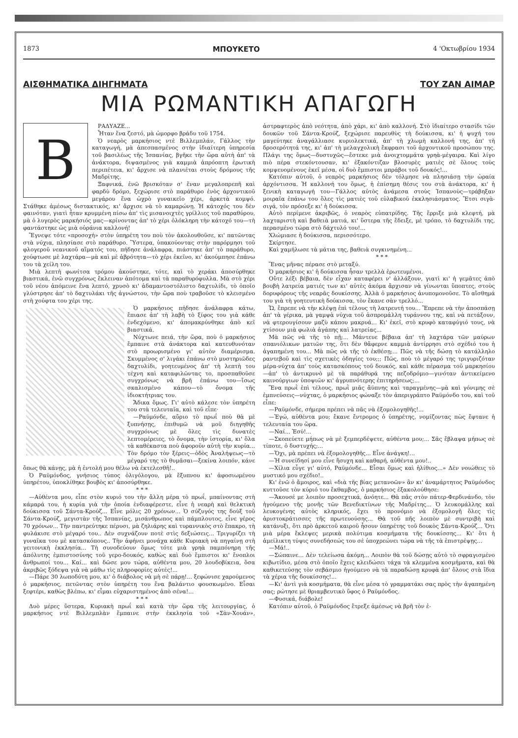1873 ΜΠΟΥΚΕΤΟ 4 'Οκτωβρίου 1934
ΑΙΣΘΗΜΑΤΙΚΑ ΔΙΗΓΗΜΑΤΑ ΤΟΥ ΖΑΝ ΑΙΜΑΡ
ΜΙΑ ΡΩΜΑΝΤΙΚΗ ΑΠΑΓΩΓΗ
B
ΡΑΔΥΑΖΕ...
Ἦταν ἕνα ζεστό, μὰ ὡμορφο βράδυ τοῦ 1754.
Ὁ νεαρὸς μαρκήσιος ντὲ Βιλλεμπλάν, Γάλλος τὴν καταγωγή, μὰ ἀπεσπασμένος στὴν ἰδιαίτερη ὑπηρεσία τοῦ βασιλέως τῆς Ἱσπανίας, βγῆκε τὴν ὥρα αὐτὴ ἀπ' τὰ ἀνάκτορα, διψασμένος γιὰ καμμιὰ ἀπρόοπτη ἐρωτικὴ περιπέτεια, κι' ἄρχισε νὰ πλανιέται στοὺς δρόμους τῆς Μαδρίτης.
Ξαφνικά, ἐνῶ βρισκόταν σ' ἕναν μεγαλοπρεπῆ καὶ φαρδὺ δρόμο, ξεχώρισε στὸ παράθυρο ἑνὸς ἀρχοντικοῦ μεγάρου ἕνα ὠχρὸ γυναικεῖο χέρι, ἀρκετὰ κομψό. Στάθηκε ἀμέσως διστακτικός, κι' ἄρχισε νὰ τὸ καμαρώνῃ. Ἡ κάτοχός του δὲν φαινόταν, γιατὶ ἦταν κρυμμένη πίσω ἀπ' τὶς μισανοιχτὲς γρίλλιες τοῦ παραθύρου, μὰ ὁ λυγερὸς μαρκήσιός μας—κρίνοντας ἀπ' τὸ χέρι ὁλόκληρη τὴν κάτοχό του—τὴ φαντάστηκε ὡς μιὰ οὐράνια καλλονή!
Ἔγνεψε τότε «προσοχή» στὸν ὑπηρέτη του ποὺ τὸν ἀκολουθοῦσε, κι' πατῶντας στὰ νύχια, πλησίασε στὸ παράθυρο. Ὕστερα, ὑπακούοντας στὴν παρόρμησι τοῦ φλογεροῦ νεανικοῦ αἵματός του, πήδησε ἀνάλαφρα, πιάστηκε ἀπ' τὸ παράθυρο, χούφτωσε μὲ λαχτάρα—μὰ καὶ μὲ ἀβρότητα—τὸ χέρι ἐκεῖνο, κι' ἀκούμπησε ἐπάνω του τὰ χείλη του.
Μιὰ λεπτὴ φωνίτσα τρόμου ἀκούστηκε, τότε, καὶ τὸ χεράκι ἀποσύρθηκε βιαστικά, ἐνῶ συγχρόνως ἔκλειναν ἀπότομα καὶ τὰ παραθυρόφυλλα. Μὰ στὸ χέρι τοῦ νέου ἀπόμεινε ἕνα λεπτό, χρυσὸ κι' ἀδαμαντοστόλιστο δαχτυλίδι, τὸ ὁποῖο γλύστρησε ἀπ' τὸ δαχτυλάκι τῆς ἀγνώστου, τὴν ὥρα ποὺ τραβοῦσε τὸ κλεισμένο στὴ χούφτα του χέρι της.
Ὁ μαρκήσιος πήδησε ἀνάλαφρα κάτω, ἔπιασε ἀπ' τὴ λαβὴ τὸ ξίφος του γιὰ κάθε ἐνδεχόμενο, κι' ἀπομακρύνθηκε ἀπὸ κεῖ βιαστικά.
Νύχτωνε πειά, τὴν ὥρα, ποὺ ὁ μαρκήσιος ἔμπαινε στὰ ἀνάκτορα καὶ κατευθυνόταν στὸ προωρισμένο γι' αὐτὸν διαμέρισμα. Σκυμμένος σ' λιγάκι ἐπάνω στὸ μυστηριῶδες δαχτυλίδι, γοητευμένος ἀπ' τὴ λεπτὴ του τέχνη καὶ καταφιλῶντας το, προσπαθοῦσε συγχρόνως νὰ βρῆ ἐπάνω του—ἴσως σκαλισμένο κάπου—τὸ ὄνομα τῆς ἰδιοκτήτριας του.
Ἄδικα ὅμως. Γι' αὐτὸ κάλεσε τὸν ὑπηρέτη του στὰ τελευταῖα, καὶ τοῦ εἶπε·
—Ραϋμόνδε, αὔριο τὸ πρωΐ ποὺ θὰ μὲ ξυπνήσῃς, ἐπιθυμῶ νὰ μοῦ διηγηθῆς συγχρόνως μὲ ὅλες τὶς δυνατὲς λεπτομέρειες, τὸ ὄνομα, τὴν ἱστορία, κι' ὅλα τὰ καθέκαστα ποὺ ἀφοροῦν αὐτὴ τὴν κυρία... Τὸν δρόμο τὸν ξέρεις—ὁδὸς Ἀναλήψεως—τὸ μέγαρό της τὸ θυμᾶσαι—ξεκίνα λοιπόν, κάνε ὅπως θὰ κάνῃς, μὰ ἡ ἐντολή μου θέλω νὰ ἐκτελεσθῆ!..
Ὁ Ραϋμόνδος, γνήσιος τύπος ὀλιγόλογου, μὰ ἔξυπνου κι' ἀφοσιωμένου ὑπηρέτου, ὑποκλίθηκε βουβὸς κι' ἀποσύρθηκε.
* * *
—Αὐθέντα μου, εἶπε στὸν κυριό του τὴν ἄλλη μέρα τὸ πρωΐ, μπαίνοντας στὴ κάμαρά του, ἡ κυρία γιὰ τὴν ὁποία ἐνδιαφέρεστε, εἶνε ἡ νεαρὴ καὶ θελκτικὴ δούκισσα τοῦ Σάντα-Κρούζ... Εἶνε μόλις 20 χρόνων... Ὁ σύζυγός της δοὺξ τοῦ Σάντα-Κρούζ, μεγιστὰν τῆς Ἱσπανίας, μισάνθρωπος καὶ πάμπλουτος, εἶνε γέρος 70 χρόνων... Τὴν παντρεύτηκε πέρυσι, μὰ ζηλιάρης καὶ τυραννικὸς στὸ ἔπακρο, τὴ φυλάκισε στὸ μέγαρό του.. Δὲν συχνάζουν ποτὲ στὶς δεξιώσεις... Τριγυρίζει τὴ γυναῖκα του μὲ κατασκόπους.. Τὴν ἀφήνει μονάχα κάθε Κυριακὴ νὰ πηγαίνῃ στὴ γειτονικὴ ἐκκλησία... Τὴ συνοδεύουν ὅμως τότε μιὰ γρηὰ παμπόνηρη τῆς ἀπόλυτης ἐμπιστοσύνης τοῦ γερο-δουκός, καθὼς καὶ δυὸ ἔμπιστοι κι' ἔνοπλοι ἄνθρωποί του... Καί... καὶ δῶσε μου τώρα, αὐθέντα μου, 20 λουδοβίκεια, ὅσα ἀκριβῶς ξόδεψα γιὰ νὰ μάθω τὶς πληροφορίες αὐτές!...
—Πάρε 30 λωποδύτη μου, κι' ὁ διάβολος νὰ μὴ σὲ πάρῃ!... ξεφώνισε χαρούμενος ὁ μαρκήσιος, πετῶντας στὸν ὑπηρέτη του ἕνα βαλάντιο φουσκωμένο. Εἶσαι ξεφτέρι, καθὼς βλέπω, κι' εἶμαι εὐχαριστημένος ἀπὸ σένα!...
* * *
Δυὸ μέρες ὕστερα, Κυριακὴ πρωΐ καὶ κατὰ τὴν ὥρα τῆς λειτουργίας, ὁ μαρκήσιος ντὲ Βιλλεμπλὰν ἔμπαινε στὴν ἐκκλησία τοῦ «Σὰν-Χουάν», ἀστραφτερὸς ἀπὸ νεότητα, ἀπὸ χάρι, κι' ἀπὸ καλλονή. Στὸ ἰδιαίτερο στασίδι τῶν δουκῶν τοῦ Σάντα-Κρούζ, ξεχώρισε παρευθὺς τὴ δούκισσα, κι' ἡ ψυχή του μαγεύτηκε ἀναγάλλιασε κυριολεκτικά, ἀπ' τὴ χλωμὴ καλλονή της, ἀπ' τὴ δροσερότητά της, κι' ἀπ' τὴ μελαγχολικὴ ἔκφρασι τοῦ ἀρχοντικοῦ προσώπου της. Πλάγι της ὅμως—δυστυχῶς—ἔστεκε μιὰ ἀνοιχτομμάτα γρηὰ-μέγαιρα. Καὶ λίγο πιὸ πέρα στεκόντουσαν, κι' ἐξακόντιζαν βλοσυρὲς ματιὲς σὲ ὅλους τοὺς κομψευομένους ἐκεῖ μέσα, οἱ δυὸ ἔμπιστοι μπράβοι τοῦ δουκός!...
Κατόπιν αὐτοῦ, ὁ νεαρὸς μαρκήσιος δὲν τόλμησε νὰ πλησιάσῃ τὴν ὡραία ἀρχόντισσα. Ἡ καλλονή του ὅμως, ἡ ἐπίσημη θέσις του στὰ ἀνάκτορα, κι' ἡ ξενικὴ καταγωγή του—Γάλλος αὐτὸς ἀνάμεσα στοὺς Ἱσπανοὺς—τράβηξαν μοιραῖα ἐπάνω του ὅλες τὶς ματιὲς τοῦ εὐλαβικοῦ ἐκκλησιάσματος. Ἔτσι σιγὰ-σιγά, τὸν πρόσεξε κι' ἡ δούκισσα.
Αὐτὸ περίμενε ἀκριβῶς, ὁ νεαρὸς εὐπατρίδης. Τῆς ἔρριξε μιὰ κλεφτή, μὰ λαχταριστὴ καὶ βαθειὰ ματιά, κι' ὕστερα τῆς ἔδειξε, μὲ τρόπο, τὸ δαχτυλίδι της, περασμένο τώρα στὸ δάχτυλό του!...
Χλώμιασε ἡ δούκισσα, περισσότερο.
Σκίρτησε.
Καὶ χαμήλωσε τὰ μάτια της, βαθειὰ συγκινημένη...
* * *
Ἕνας μῆνας πέρασε στὸ μεταξύ.
Ὁ μαρκήσιος κι' ἡ δούκισσα ἦσαν τρελλὰ ἐρωτευμένοι.
Οὔτε λέξι βέβαια, δὲν εἶχαν καταφέρει ν' ἀλλάξουν, γιατὶ κι' ἡ γεμᾶτες ἀπὸ βουβὴ λατρεία ματιές των κι' αὐτὲς ἀκόμα ἄρχισαν νὰ γίνωνται ὕποπτες, στοὺς δορυφόρους τῆς νεαρᾶς δουκίσσης. Ἀλλὰ ὁ μαρκήσιος ἀνυπομονοῦσε. Τὸ αἴσθημά του γιὰ τὴ γοητευτικὴ δούκισσα, τὸν ἔκανε σὰν τρελλό...
Ὤ, ἔπρεπε νὰ τὴν κλέψῃ ἐπὶ τέλους τὴ λατρευτή του... Ἔπρεπε νὰ τὴν ἀποσπάσῃ ἀπ' τὰ γέρικα, μὰ γαμψὰ νύχια τοῦ ἀσπρομάλλη τυράννου της, καὶ νὰ πετάξουν, νὰ φτερουγίσουν μαζὺ κάπου μακρυά... Κι' ἐκεῖ, στὸ κρυφὸ καταφύγιό τους, νὰ χτίσουν μιὰ φωλιὰ ἀγάπης καὶ λατρείας...
Μὰ πῶς νὰ τῆς τὸ πῇ;... Μάντευε βέβαια ἀπ' τὴ λαχτάρα τῶν μαύρων σπανιόλικων ματιῶν της, ὅτι δὲν θἄφερνε καμμιὰ ἀντίρρησι στὸ σχέδιό του ἡ ἀγαπημένη του... Μὰ πῶς νὰ τῆς τὸ ἐκθέσῃ;... Πῶς νὰ τῆς δώσῃ τὸ κατάλληλο ραντεβοῦ καὶ τὶς σχετικὲς ὁδηγίες του;;; Πῶς, ποὺ τὸ μέγαρό της τριγυριζόταν μέρα-νύχτα ἀπ' τοὺς κατασκόπους τοῦ δουκός, καὶ κάθε πέρασμα τοῦ μαρκησίου—ἀπ' τὸ ἀντικρυνὸ μὲ τὰ παράθυρά της πεζοδρόμιο—γινόταν ἀντικείμενο καινούργιων ὑποψιῶν κι' ἀγρυπνότερης ἐπιτηρήσεως;...
Ἕνα πρωῒ ἐπὶ τέλους, πρωῒ μιᾶς ἄϋπνης καὶ ταραγμένης—μὰ καὶ γόνιμης σὲ ἐμπνεύσεις—νύχτας, ὁ μαρκήσιος φώναξε τὸν ἀπεριγράπτο Ραϋμόνδο του, καὶ τοῦ εἶπε:
—Ραϋμόνδε, σήμερα πρέπει νὰ πᾶς νὰ ἐξομολογηθῆς!...
—Ἐγώ, αὐθέντα μου; ἔκανε ἔντρομος ὁ ὑπηρέτης, νομίζοντας πὼς ἔφτανε ἡ τελευταία του ὥρα.
—Ναί... Ἐσύ!...
—Σκοπεύετε μήπως νὰ μὲ ξεμπερδέψετε, αὐθέντα μου;... Σᾶς ἔβλαψα μήπως σὲ τίποτε, ὁ δυστυχής;...
—Ὄχι, μὰ πρέπει νὰ ἐξομολογηθῆς... Εἶνε ἀνάγκη!...
—Ἡ συνείδησί μου εἶνε ἥσυχη καὶ καθαρή, αὐθέντα μου!..
—Χίλια εὖγε γι' αὐτό, Ραϋμόνδε... Εἶσαι ὅμως καὶ ἠλίθιος...» Δὲν νοιώθεις τὸ μυστικό μου σχέδιο!..
Κι' ἐνῶ ὁ ἄμοιρος, καὶ «διὰ τῆς βίας μετανοῶν» ἂν κι' ἀναμάρτητος Ραϋμόνδος κυττοῦσε τὸν κύριό του ἔκθαμβος, ὁ μαρκήσιος ἐξακολούθησε:
—Ἄκουσέ με λοιπὸν προσεχτικά, ἀνόητε... Θὰ πᾶς στὸν πάτερ-Φερδινάνδο, τὸν ἡγούμενο τῆς μονῆς τῶν Βενεδικτίνων τῆς Μαδρίτης... Ὁ λευκομάλλης καὶ λευκογένης αὐτὸς κληρικός, ἔχει τὸ προνόμιο νὰ ἐξομολογῆ ὅλες τὶς ἀριστοκράτισσες τῆς πρωτευούσης... Θὰ τοῦ πῆς λοιπὸν μὲ συντριβὴ καὶ κατάνυξι, ὅτι πρὸ ἀρκετοῦ καιροῦ ἦσουν ὑπηρέτης τοῦ δουκὸς Σάντα-Κρούζ... Ὅτι μιὰ μέρα ἔκλεψες μερικὰ πολύτιμα κοσμήματα τῆς δουκίσσης... Κι' ὅτι ἡ ἀμείλικτη τύψις συνεδήσεώς του σὲ ὑποχρεώνει τώρα νὰ τῆς τὰ ἐπιστρέψῃς...
—Μά!..
—Σώπαινε... Δὲν τελείωσα ἀκόμη... Λοιπὸν θὰ τοῦ δώσῃς αὐτὸ τὸ σφραγισμένο κιβωτίδιο, μέσα στὸ ὁποῖο ἔχεις κλειδώσει τάχα τὰ κλεμμένα κοσμήματα, καὶ θὰ καθικετεύσῃς τὸν σεβάσμιο ἡγούμενο νὰ τὰ παραδώσῃ κρυφὰ ἀπ' ὅλους στὰ ἴδια τὰ χέρια τῆς δουκίσσης!...
—Κι' ἀντὶ γιὰ κοσμήματα, θὰ εἶνε μέσα τὸ γραμματάκι σας πρὸς τὴν ἀγαπημένη σας; ρώτησε μὲ θριαμβευτικὸ ὕφος ὁ Ραϋμόνδος.
—Φυσικά, διάβολε!
Κατόπιν αὐτοῦ, ὁ Ραϋμόνδος ἔτρεξε ἀμέσως νὰ βρῆ τὸν ἐ-